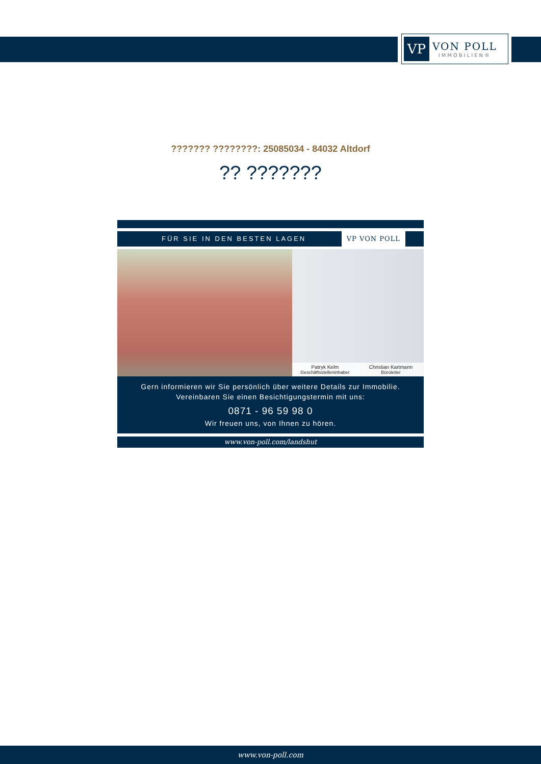VP
VON POLL
IMMOBILIEN®
??????? ????????: 25085034 - 84032 Altdorf
?? ???????
FÜR SIE IN DEN BESTEN LAGEN VP VON POLL
Patryk Kelm
Geschäftsstelleninhaber
Christian Kartmann
Büroleiter
Gern informieren wir Sie persönlich über weitere Details zur Immobilie.
Vereinbaren Sie einen Besichtigungstermin mit uns:
0871 - 96 59 98 0
Wir freuen uns, von Ihnen zu hören.
www.von-poll.com/landshut
www.von-poll.com